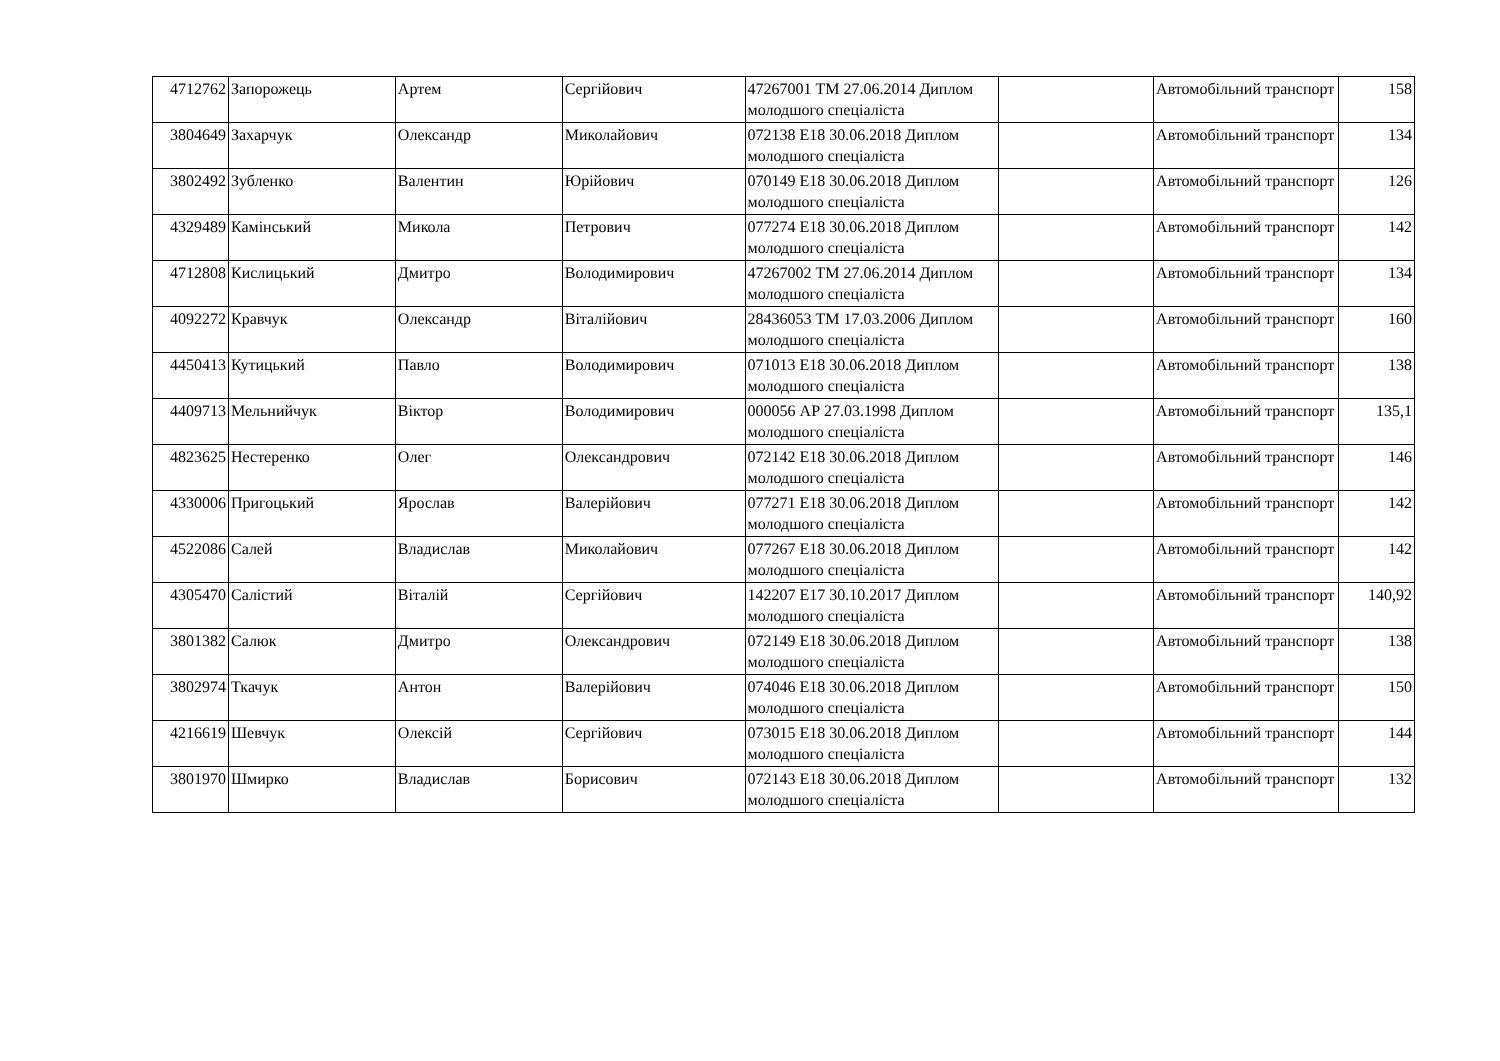| 4712762 | Запорожець | Артем | Сергійович | 47267001 ТМ 27.06.2014 Диплом молодшого спеціаліста | | Автомобільний транспорт | 158 |
| 3804649 | Захарчук | Олександр | Миколайович | 072138 E18 30.06.2018 Диплом молодшого спеціаліста | | Автомобільний транспорт | 134 |
| 3802492 | Зубленко | Валентин | Юрійович | 070149 E18 30.06.2018 Диплом молодшого спеціаліста | | Автомобільний транспорт | 126 |
| 4329489 | Камінський | Микола | Петрович | 077274 E18 30.06.2018 Диплом молодшого спеціаліста | | Автомобільний транспорт | 142 |
| 4712808 | Кислицький | Дмитро | Володимирович | 47267002 ТМ 27.06.2014 Диплом молодшого спеціаліста | | Автомобільний транспорт | 134 |
| 4092272 | Кравчук | Олександр | Віталійович | 28436053 ТМ 17.03.2006 Диплом молодшого спеціаліста | | Автомобільний транспорт | 160 |
| 4450413 | Кутицький | Павло | Володимирович | 071013 E18 30.06.2018 Диплом молодшого спеціаліста | | Автомобільний транспорт | 138 |
| 4409713 | Мельнийчук | Віктор | Володимирович | 000056 АР 27.03.1998 Диплом молодшого спеціаліста | | Автомобільний транспорт | 135,1 |
| 4823625 | Нестеренко | Олег | Олександрович | 072142 E18 30.06.2018 Диплом молодшого спеціаліста | | Автомобільний транспорт | 146 |
| 4330006 | Пригоцький | Ярослав | Валерійович | 077271 E18 30.06.2018 Диплом молодшого спеціаліста | | Автомобільний транспорт | 142 |
| 4522086 | Салей | Владислав | Миколайович | 077267 E18 30.06.2018 Диплом молодшого спеціаліста | | Автомобільний транспорт | 142 |
| 4305470 | Салістий | Віталій | Сергійович | 142207 E17 30.10.2017 Диплом молодшого спеціаліста | | Автомобільний транспорт | 140,92 |
| 3801382 | Салюк | Дмитро | Олександрович | 072149 E18 30.06.2018 Диплом молодшого спеціаліста | | Автомобільний транспорт | 138 |
| 3802974 | Ткачук | Антон | Валерійович | 074046 E18 30.06.2018 Диплом молодшого спеціаліста | | Автомобільний транспорт | 150 |
| 4216619 | Шевчук | Олексій | Сергійович | 073015 E18 30.06.2018 Диплом молодшого спеціаліста | | Автомобільний транспорт | 144 |
| 3801970 | Шмирко | Владислав | Борисович | 072143 E18 30.06.2018 Диплом молодшого спеціаліста | | Автомобільний транспорт | 132 |